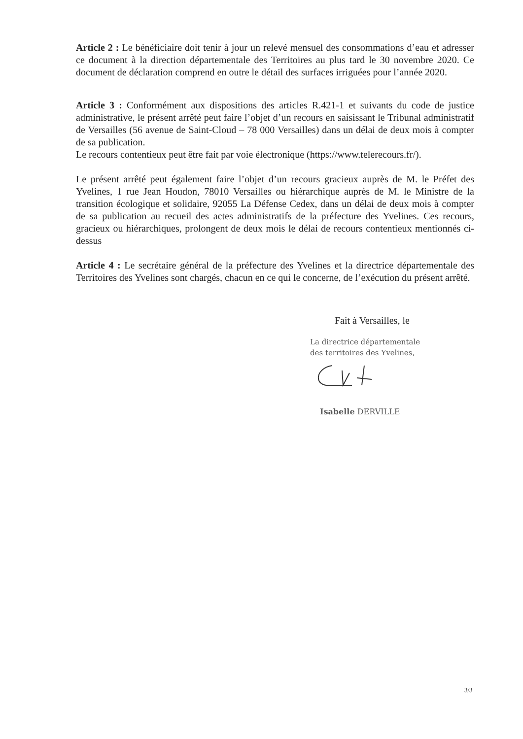Article 2 : Le bénéficiaire doit tenir à jour un relevé mensuel des consommations d’eau et adresser ce document à la direction départementale des Territoires au plus tard le 30 novembre 2020. Ce document de déclaration comprend en outre le détail des surfaces irriguées pour l’année 2020.
Article 3 : Conformément aux dispositions des articles R.421-1 et suivants du code de justice administrative, le présent arrêté peut faire l’objet d’un recours en saisissant le Tribunal administratif de Versailles (56 avenue de Saint-Cloud – 78 000 Versailles) dans un délai de deux mois à compter de sa publication.
Le recours contentieux peut être fait par voie électronique (https://www.telerecours.fr/).
Le présent arrêté peut également faire l’objet d’un recours gracieux auprès de M. le Préfet des Yvelines, 1 rue Jean Houdon, 78010 Versailles ou hiérarchique auprès de M. le Ministre de la transition écologique et solidaire, 92055 La Défense Cedex, dans un délai de deux mois à compter de sa publication au recueil des actes administratifs de la préfecture des Yvelines. Ces recours, gracieux ou hiérarchiques, prolongent de deux mois le délai de recours contentieux mentionnés ci-dessus
Article 4 : Le secrétaire général de la préfecture des Yvelines et la directrice départementale des Territoires des Yvelines sont chargés, chacun en ce qui le concerne, de l’exécution du présent arrêté.
Fait à Versailles, le
La directrice départementale
des territoires des Yvelines,
Isabelle DERVILLE
3/3